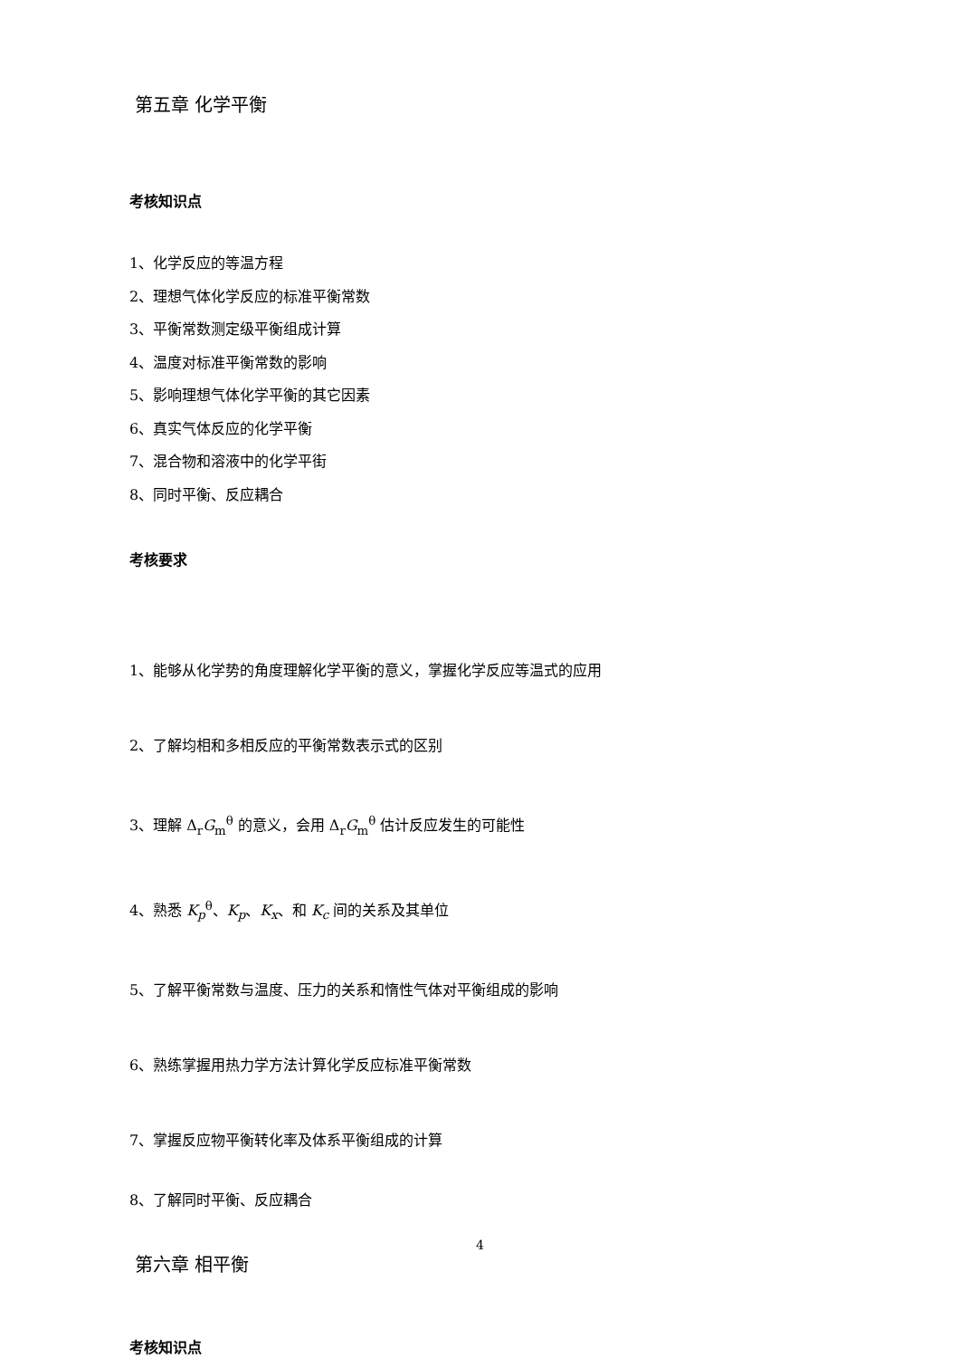第五章 化学平衡
考核知识点
1、化学反应的等温方程
2、理想气体化学反应的标准平衡常数
3、平衡常数测定级平衡组成计算
4、温度对标准平衡常数的影响
5、影响理想气体化学平衡的其它因素
6、真实气体反应的化学平衡
7、混合物和溶液中的化学平街
8、同时平衡、反应耦合
考核要求
1、能够从化学势的角度理解化学平衡的意义，掌握化学反应等温式的应用
2、了解均相和多相反应的平衡常数表示式的区别
3、理解 Δ<sub>r</sub>G<sub>m</sub><sup>θ</sup> 的意义，会用 Δ<sub>r</sub>G<sub>m</sub><sup>θ</sup> 估计反应发生的可能性
4、熟悉 K<sub>p</sub><sup>θ</sup>、K<sub>p</sub>、K<sub>x</sub>、和 K<sub>c</sub> 间的关系及其单位
5、了解平衡常数与温度、压力的关系和惰性气体对平衡组成的影响
6、熟练掌握用热力学方法计算化学反应标准平衡常数
7、掌握反应物平衡转化率及体系平衡组成的计算
8、了解同时平衡、反应耦合
第六章 相平衡
考核知识点
4